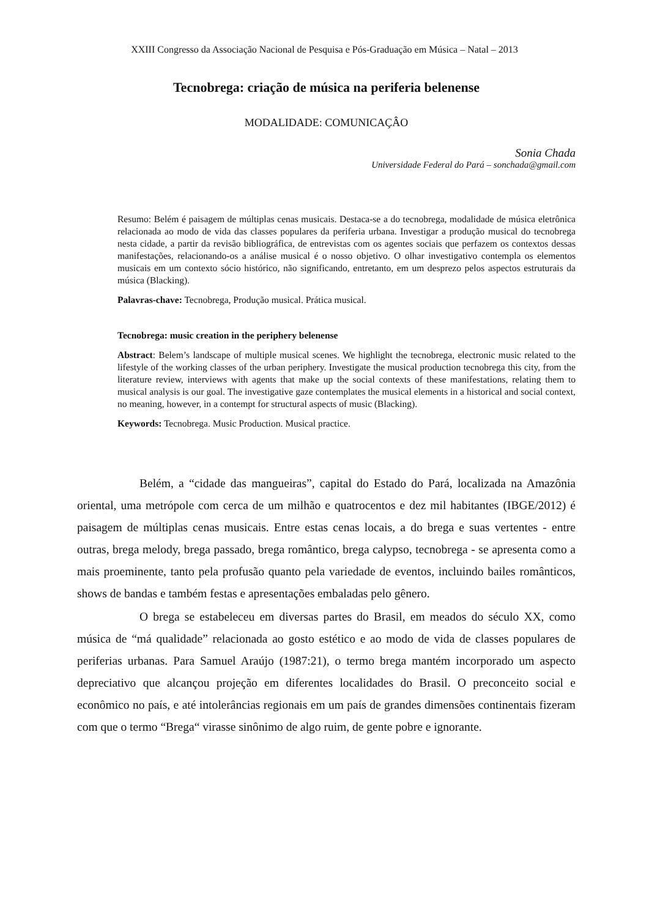XXIII Congresso da Associação Nacional de Pesquisa e Pós-Graduação em Música – Natal – 2013
Tecnobrega: criação de música na periferia belenense
MODALIDADE: COMUNICAÇÂO
Sonia Chada
Universidade Federal do Pará – sonchada@gmail.com
Resumo: Belém é paisagem de múltiplas cenas musicais. Destaca-se a do tecnobrega, modalidade de música eletrônica relacionada ao modo de vida das classes populares da periferia urbana. Investigar a produção musical do tecnobrega nesta cidade, a partir da revisão bibliográfica, de entrevistas com os agentes sociais que perfazem os contextos dessas manifestações, relacionando-os a análise musical é o nosso objetivo. O olhar investigativo contempla os elementos musicais em um contexto sócio histórico, não significando, entretanto, em um desprezo pelos aspectos estruturais da música (Blacking).
Palavras-chave: Tecnobrega, Produção musical. Prática musical.
Tecnobrega: music creation in the periphery belenense
Abstract: Belem’s landscape of multiple musical scenes. We highlight the tecnobrega, electronic music related to the lifestyle of the working classes of the urban periphery. Investigate the musical production tecnobrega this city, from the literature review, interviews with agents that make up the social contexts of these manifestations, relating them to musical analysis is our goal. The investigative gaze contemplates the musical elements in a historical and social context, no meaning, however, in a contempt for structural aspects of music (Blacking).
Keywords: Tecnobrega. Music Production. Musical practice.
Belém, a “cidade das mangueiras”, capital do Estado do Pará, localizada na Amazônia oriental, uma metrópole com cerca de um milhão e quatrocentos e dez mil habitantes (IBGE/2012) é paisagem de múltiplas cenas musicais. Entre estas cenas locais, a do brega e suas vertentes - entre outras, brega melody, brega passado, brega romântico, brega calypso, tecnobrega - se apresenta como a mais proeminente, tanto pela profusão quanto pela variedade de eventos, incluindo bailes românticos, shows de bandas e também festas e apresentações embaladas pelo gênero.
O brega se estabeleceu em diversas partes do Brasil, em meados do século XX, como música de “má qualidade” relacionada ao gosto estético e ao modo de vida de classes populares de periferias urbanas. Para Samuel Araújo (1987:21), o termo brega mantém incorporado um aspecto depreciativo que alcançou projeção em diferentes localidades do Brasil. O preconceito social e econômico no país, e até intolerâncias regionais em um país de grandes dimensões continentais fizeram com que o termo “Brega“ virasse sinônimo de algo ruim, de gente pobre e ignorante.